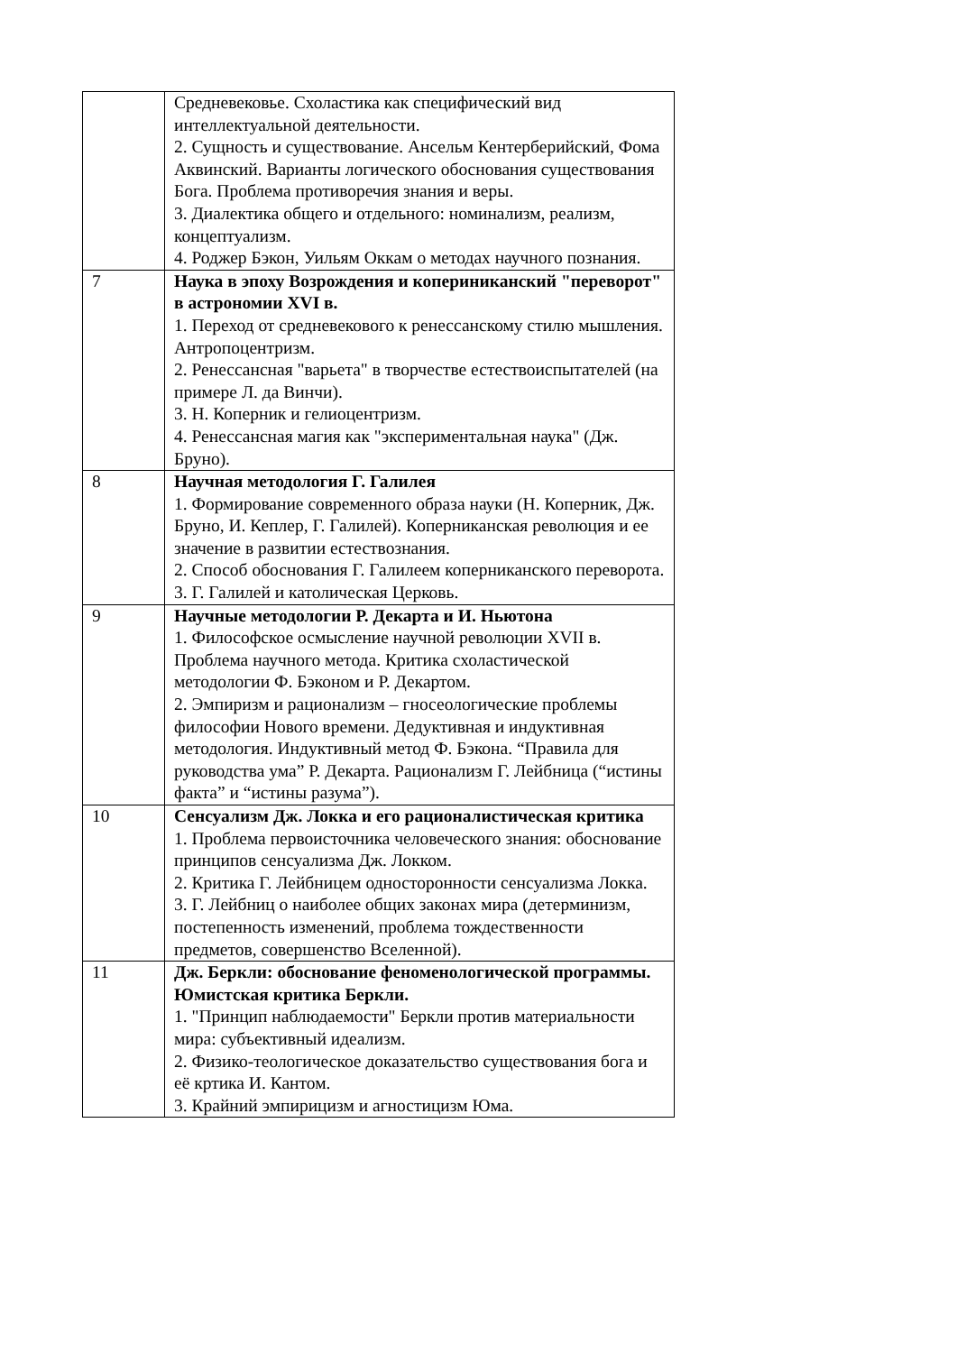| | Средневековье. Схоластика как специфический вид интеллектуальной деятельности. 2. Сущность и существование. Ансельм Кентерберийский, Фома Аквинский. Варианты логического обоснования существования Бога. Проблема противоречия знания и веры. 3. Диалектика общего и отдельного: номинализм, реализм, концептуализм. 4. Роджер Бэкон, Уильям Оккам о методах научного познания. |
| 7 | Наука в эпоху Возрождения и копериниканский "переворот" в астрономии XVI в. 1. Переход от средневекового к ренессанскому стилю мышления. Антропоцентризм. 2. Ренессансная "варьета" в творчестве естествоиспытателей (на примере Л. да Винчи). 3. Н. Коперник и гелиоцентризм. 4. Ренессансная магия как "экспериментальная наука" (Дж. Бруно). |
| 8 | Научная методология Г. Галилея 1. Формирование современного образа науки (Н. Коперник, Дж. Бруно, И. Кеплер, Г. Галилей). Коперниканская революция и ее значение в развитии естествознания. 2. Способ обоснования Г. Галилеем коперниканского переворота. 3. Г. Галилей и католическая Церковь. |
| 9 | Научные методологии Р. Декарта и И. Ньютона 1. Философское осмысление научной революции XVII в. Проблема научного метода. Критика схоластической методологии Ф. Бэконом и Р. Декартом. 2. Эмпиризм и рационализм – гносеологические проблемы философии Нового времени. Дедуктивная и индуктивная методология. Индуктивный метод Ф. Бэкона. “Правила для руководства ума” Р. Декарта. Рационализм Г. Лейбница (“истины факта” и “истины разума”). |
| 10 | Сенсуализм Дж. Локка и его рационалистическая критика 1. Проблема первоисточника человеческого знания: обоснование принципов сенсуализма Дж. Локком. 2. Критика Г. Лейбницем односторонности сенсуализма Локка. 3. Г. Лейбниц о наиболее общих законах мира (детерминизм, постепенность изменений, проблема тождественности предметов, совершенство Вселенной). |
| 11 | Дж. Беркли: обоснование феноменологической программы. Юмистская критика Беркли. 1. "Принцип наблюдаемости" Беркли против материальности мира: субъективный идеализм. 2. Физико-теологическое доказательство существования бога и её кртика И. Кантом. 3. Крайний эмпирицизм и агностицизм Юма. |